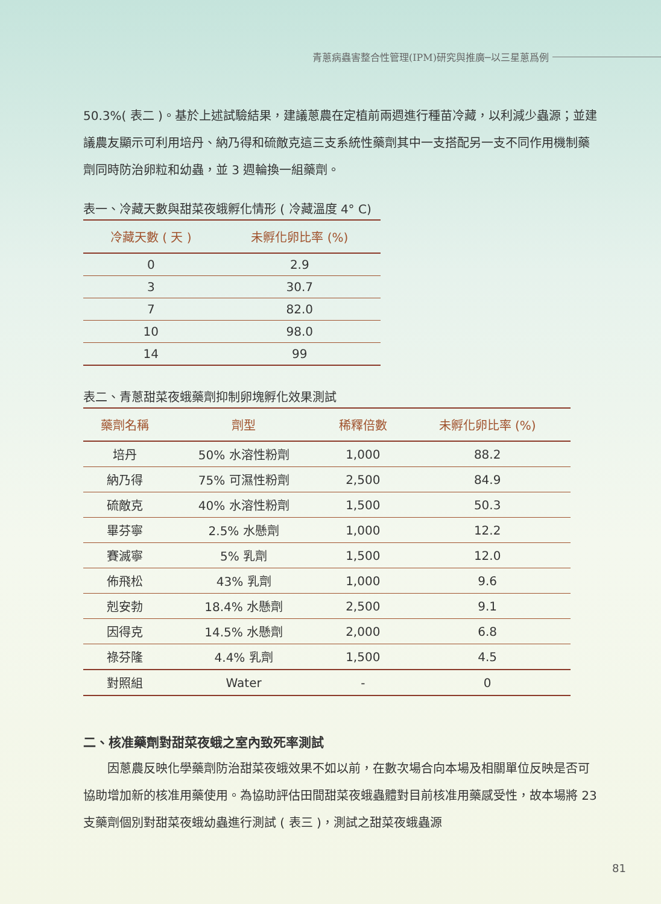青蔥病蟲害整合性管理(IPM)研究與推廣─以三星蔥爲例
50.3%( 表二 )。基於上述試驗結果，建議蔥農在定植前兩週進行種苗冷藏，以利減少蟲源；並建議農友顯示可利用培丹、納乃得和硫敵克這三支系統性藥劑其中一支搭配另一支不同作用機制藥劑同時防治卵粒和幼蟲，並 3 週輪換一組藥劑。
表一、冷藏天數與甜菜夜蛾孵化情形 ( 冷藏溫度 4° C)
| 冷藏天數 ( 天 ) | 未孵化卵比率 (%) |
| --- | --- |
| 0 | 2.9 |
| 3 | 30.7 |
| 7 | 82.0 |
| 10 | 98.0 |
| 14 | 99 |
表二、青蔥甜菜夜蛾藥劑抑制卵塊孵化效果測試
| 藥劑名稱 | 劑型 | 稀釋倍數 | 未孵化卵比率 (%) |
| --- | --- | --- | --- |
| 培丹 | 50% 水溶性粉劑 | 1,000 | 88.2 |
| 納乃得 | 75% 可濕性粉劑 | 2,500 | 84.9 |
| 硫敵克 | 40% 水溶性粉劑 | 1,500 | 50.3 |
| 畢芬寧 | 2.5% 水懸劑 | 1,000 | 12.2 |
| 賽滅寧 | 5% 乳劑 | 1,500 | 12.0 |
| 佈飛松 | 43% 乳劑 | 1,000 | 9.6 |
| 剋安勃 | 18.4% 水懸劑 | 2,500 | 9.1 |
| 因得克 | 14.5% 水懸劑 | 2,000 | 6.8 |
| 祿芬隆 | 4.4% 乳劑 | 1,500 | 4.5 |
| 對照組 | Water | - | 0 |
二、核准藥劑對甜菜夜蛾之室內致死率測試
　　因蔥農反映化學藥劑防治甜菜夜蛾效果不如以前，在數次場合向本場及相關單位反映是否可協助增加新的核准用藥使用。為協助評估田間甜菜夜蛾蟲體對目前核准用藥感受性，故本場將 23 支藥劑個別對甜菜夜蛾幼蟲進行測試 ( 表三 )，測試之甜菜夜蛾蟲源
81